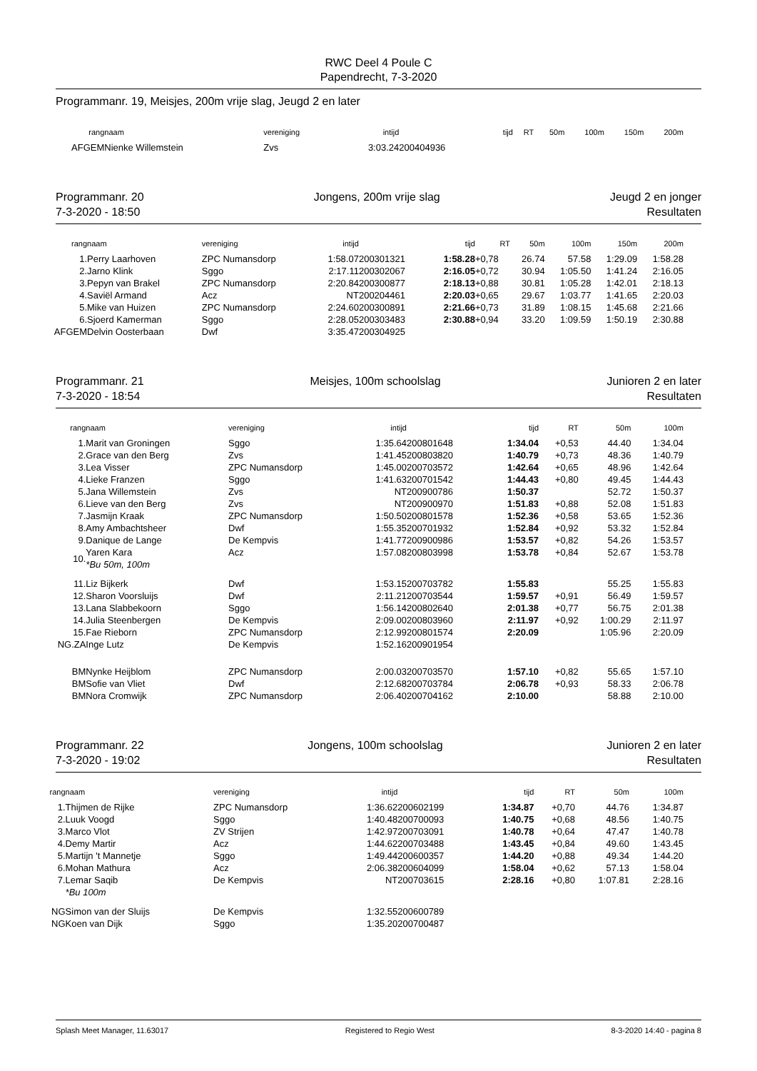RWC Deel 4 Poule C
Papendrecht, 7-3-2020
Programmanr. 19, Meisjes, 200m vrije slag, Jeugd 2 en later
| rang | naam | vereniging | intijd | | tijd | RT | 50m | 100m | 150m | 200m |
| --- | --- | --- | --- | --- | --- | --- | --- | --- | --- | --- |
| AFGEM | Nienke Willemstein | Zvs | 3:03.24 | 200404936 | | | | | | |
Programmanr. 20
7-3-2020 - 18:50 Jongens, 200m vrije slag Jeugd 2 en jonger
Resultaten
| rang | naam | vereniging | intijd | | tijd | RT | 50m | 100m | 150m | 200m |
| --- | --- | --- | --- | --- | --- | --- | --- | --- | --- | --- |
| 1. | Perry Laarhoven | ZPC Numansdorp | 1:58.07 | 200301321 | 1:58.28 | +0,78 | 26.74 | 57.58 | 1:29.09 | 1:58.28 |
| 2. | Jarno Klink | Sggo | 2:17.11 | 200302067 | 2:16.05 | +0,72 | 30.94 | 1:05.50 | 1:41.24 | 2:16.05 |
| 3. | Pepyn van Brakel | ZPC Numansdorp | 2:20.84 | 200300877 | 2:18.13 | +0,88 | 30.81 | 1:05.28 | 1:42.01 | 2:18.13 |
| 4. | Saviël Armand | Acz | NT | 200204461 | 2:20.03 | +0,65 | 29.67 | 1:03.77 | 1:41.65 | 2:20.03 |
| 5. | Mike van Huizen | ZPC Numansdorp | 2:24.60 | 200300891 | 2:21.66 | +0,73 | 31.89 | 1:08.15 | 1:45.68 | 2:21.66 |
| 6. | Sjoerd Kamerman | Sggo | 2:28.05 | 200303483 | 2:30.88 | +0,94 | 33.20 | 1:09.59 | 1:50.19 | 2:30.88 |
| AFGEM | Delvin Oosterbaan | Dwf | 3:35.47 | 200304925 | | | | | | |
Programmanr. 21
7-3-2020 - 18:54 Meisjes, 100m schoolslag Junioren 2 en later
Resultaten
| rang | naam | vereniging | intijd | | tijd | RT | 50m | 100m |
| --- | --- | --- | --- | --- | --- | --- | --- | --- |
| 1. | Marit van Groningen | Sggo | 1:35.64 | 200801648 | 1:34.04 | +0,53 | 44.40 | 1:34.04 |
| 2. | Grace van den Berg | Zvs | 1:41.45 | 200803820 | 1:40.79 | +0,73 | 48.36 | 1:40.79 |
| 3. | Lea Visser | ZPC Numansdorp | 1:45.00 | 200703572 | 1:42.64 | +0,65 | 48.96 | 1:42.64 |
| 4. | Lieke Franzen | Sggo | 1:41.63 | 200701542 | 1:44.43 | +0,80 | 49.45 | 1:44.43 |
| 5. | Jana Willemstein | Zvs | NT | 200900786 | 1:50.37 | | 52.72 | 1:50.37 |
| 6. | Lieve van den Berg | Zvs | NT | 200900970 | 1:51.83 | +0,88 | 52.08 | 1:51.83 |
| 7. | Jasmijn Kraak | ZPC Numansdorp | 1:50.50 | 200801578 | 1:52.36 | +0,58 | 53.65 | 1:52.36 |
| 8. | Amy Ambachtsheer | Dwf | 1:55.35 | 200701932 | 1:52.84 | +0,92 | 53.32 | 1:52.84 |
| 9. | Danique de Lange | De Kempvis | 1:41.77 | 200900986 | 1:53.57 | +0,82 | 54.26 | 1:53.57 |
| 10. | Yaren Kara *Bu 50m, 100m | Acz | 1:57.08 | 200803998 | 1:53.78 | +0,84 | 52.67 | 1:53.78 |
| 11. | Liz Bijkerk | Dwf | 1:53.15 | 200703782 | 1:55.83 | | 55.25 | 1:55.83 |
| 12. | Sharon Voorsluijs | Dwf | 2:11.21 | 200703544 | 1:59.57 | +0,91 | 56.49 | 1:59.57 |
| 13. | Lana Slabbekoorn | Sggo | 1:56.14 | 200802640 | 2:01.38 | +0,77 | 56.75 | 2:01.38 |
| 14. | Julia Steenbergen | De Kempvis | 2:09.00 | 200803960 | 2:11.97 | +0,92 | 1:00.29 | 2:11.97 |
| 15. | Fae Rieborn | ZPC Numansdorp | 2:12.99 | 200801574 | 2:20.09 | | 1:05.96 | 2:20.09 |
| NG.ZA | Inge Lutz | De Kempvis | 1:52.16 | 200901954 | | | | |
| BM | Nynke Heijblom | ZPC Numansdorp | 2:00.03 | 200703570 | 1:57.10 | +0,82 | 55.65 | 1:57.10 |
| BM | Sofie van Vliet | Dwf | 2:12.68 | 200703784 | 2:06.78 | +0,93 | 58.33 | 2:06.78 |
| BM | Nora Cromwijk | ZPC Numansdorp | 2:06.40 | 200704162 | 2:10.00 | | 58.88 | 2:10.00 |
Programmanr. 22
7-3-2020 - 19:02 Jongens, 100m schoolslag Junioren 2 en later
Resultaten
| rang | naam | vereniging | intijd | | tijd | RT | 50m | 100m |
| --- | --- | --- | --- | --- | --- | --- | --- | --- |
| 1. | Thijmen de Rijke | ZPC Numansdorp | 1:36.62 | 200602199 | 1:34.87 | +0,70 | 44.76 | 1:34.87 |
| 2. | Luuk Voogd | Sggo | 1:40.48 | 200700093 | 1:40.75 | +0,68 | 48.56 | 1:40.75 |
| 3. | Marco Vlot | ZV Strijen | 1:42.97 | 200703091 | 1:40.78 | +0,64 | 47.47 | 1:40.78 |
| 4. | Demy Martir | Acz | 1:44.62 | 200703488 | 1:43.45 | +0,84 | 49.60 | 1:43.45 |
| 5. | Martijn 't Mannetje | Sggo | 1:49.44 | 200600357 | 1:44.20 | +0,88 | 49.34 | 1:44.20 |
| 6. | Mohan Mathura | Acz | 2:06.38 | 200604099 | 1:58.04 | +0,62 | 57.13 | 1:58.04 |
| 7. | Lemar Saqib *Bu 100m | De Kempvis | NT | 200703615 | 2:28.16 | +0,80 | 1:07.81 | 2:28.16 |
| NG | Simon van der Sluijs | De Kempvis | 1:32.55 | 200600789 | | | | |
| NG | Koen van Dijk | Sggo | 1:35.20 | 200700487 | | | | |
Splash Meet Manager, 11.63017 Registered to Regio West 8-3-2020 14:40 - pagina 8